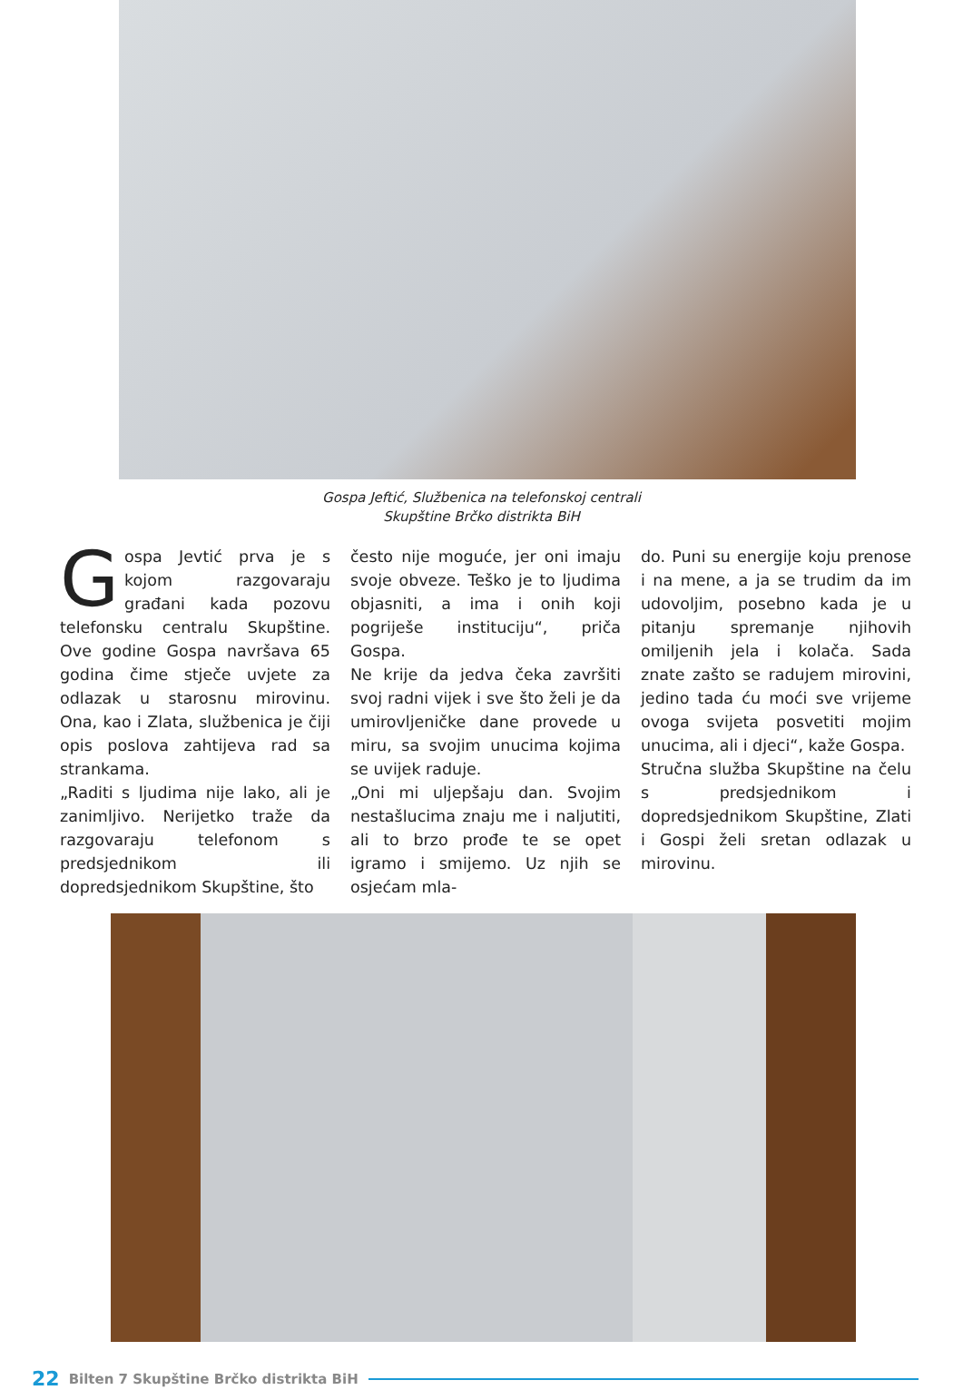Gospa Jeftić, Službenica na telefonskoj centrali
Skupštine Brčko distrikta BiH
Gospa Jevtić prva je s kojom razgovaraju građani kada pozovu telefonsku centralu Skupštine. Ove godine Gospa navršava 65 godina čime stječe uvjete za odlazak u starosnu mirovinu. Ona, kao i Zlata, službenica je čiji opis poslova zahtijeva rad sa strankama.
„Raditi s ljudima nije lako, ali je zanimljivo. Nerijetko traže da razgovaraju telefonom s predsjednikom ili dopredsjednikom Skupštine, što
često nije moguće, jer oni imaju svoje obveze. Teško je to ljudima objasniti, a ima i onih koji pogriješe instituciju“, priča Gospa.
Ne krije da jedva čeka završiti svoj radni vijek i sve što želi je da umirovljeničke dane provede u miru, sa svojim unucima kojima se uvijek raduje.
„Oni mi uljepšaju dan. Svojim nestašlucima znaju me i naljutiti, ali to brzo prođe te se opet igramo i smijemo. Uz njih se osjećam mla-
do. Puni su energije koju prenose i na mene, a ja se trudim da im udovoljim, posebno kada je u pitanju spremanje njihovih omiljenih jela i kolača. Sada znate zašto se radujem mirovini, jedino tada ću moći sve vrijeme ovoga svijeta posvetiti mojim unucima, ali i djeci“, kaže Gospa.
Stručna služba Skupštine na čelu s predsjednikom i dopredsjednikom Skupštine, Zlati i Gospi želi sretan odlazak u mirovinu.
22 Bilten 7 Skupštine Brčko distrikta BiH